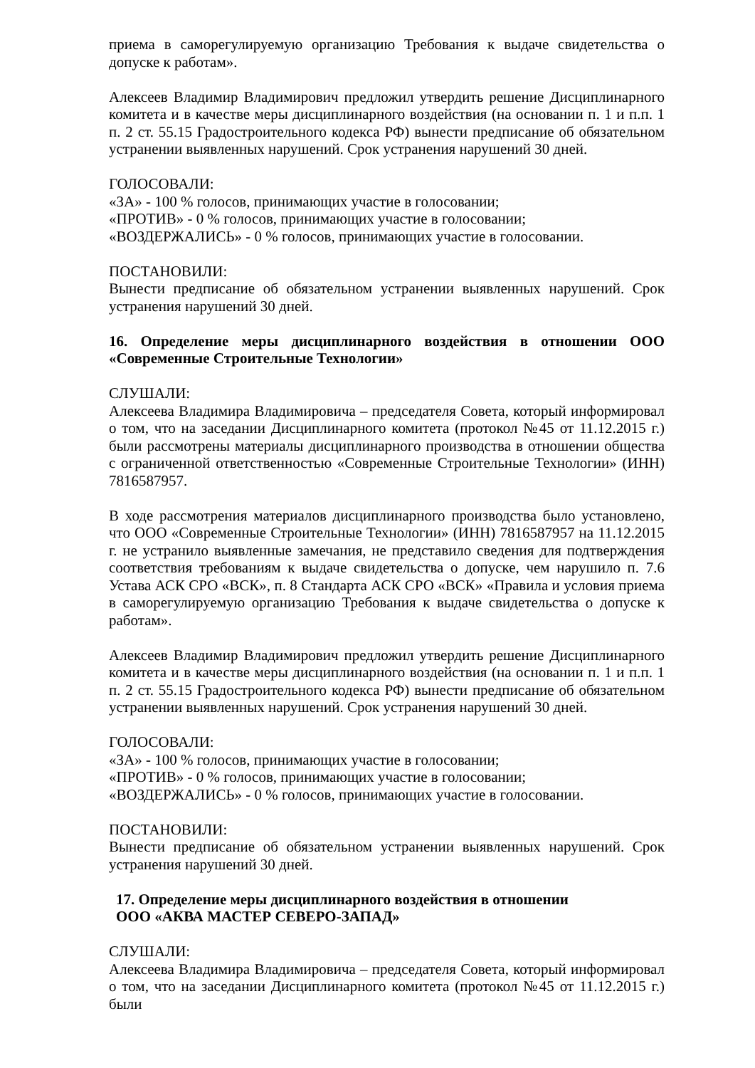приема в саморегулируемую организацию Требования к выдаче свидетельства о допуске к работам».
Алексеев Владимир Владимирович предложил утвердить решение Дисциплинарного комитета и в качестве меры дисциплинарного воздействия (на основании п. 1 и п.п. 1 п. 2 ст. 55.15 Градостроительного кодекса РФ) вынести предписание об обязательном устранении выявленных нарушений. Срок устранения нарушений 30 дней.
ГОЛОСОВАЛИ:
«ЗА» - 100 % голосов, принимающих участие в голосовании;
«ПРОТИВ» - 0 % голосов, принимающих участие в голосовании;
«ВОЗДЕРЖАЛИСЬ» - 0 % голосов, принимающих участие в голосовании.
ПОСТАНОВИЛИ:
Вынести предписание об обязательном устранении выявленных нарушений. Срок устранения нарушений 30 дней.
16. Определение меры дисциплинарного воздействия в отношении ООО «Современные Строительные Технологии»
СЛУШАЛИ:
Алексеева Владимира Владимировича – председателя Совета, который информировал о том, что на заседании Дисциплинарного комитета (протокол №45 от 11.12.2015 г.) были рассмотрены материалы дисциплинарного производства в отношении общества с ограниченной ответственностью «Современные Строительные Технологии» (ИНН) 7816587957.
В ходе рассмотрения материалов дисциплинарного производства было установлено, что ООО «Современные Строительные Технологии» (ИНН) 7816587957 на 11.12.2015 г. не устранило выявленные замечания, не представило сведения для подтверждения соответствия требованиям к выдаче свидетельства о допуске, чем нарушило п. 7.6 Устава АСК СРО «ВСК», п. 8 Стандарта АСК СРО «ВСК» «Правила и условия приема в саморегулируемую организацию Требования к выдаче свидетельства о допуске к работам».
Алексеев Владимир Владимирович предложил утвердить решение Дисциплинарного комитета и в качестве меры дисциплинарного воздействия (на основании п. 1 и п.п. 1 п. 2 ст. 55.15 Градостроительного кодекса РФ) вынести предписание об обязательном устранении выявленных нарушений. Срок устранения нарушений 30 дней.
ГОЛОСОВАЛИ:
«ЗА» - 100 % голосов, принимающих участие в голосовании;
«ПРОТИВ» - 0 % голосов, принимающих участие в голосовании;
«ВОЗДЕРЖАЛИСЬ» - 0 % голосов, принимающих участие в голосовании.
ПОСТАНОВИЛИ:
Вынести предписание об обязательном устранении выявленных нарушений. Срок устранения нарушений 30 дней.
17. Определение меры дисциплинарного воздействия в отношении
ООО «АКВА МАСТЕР СЕВЕРО-ЗАПАД»
СЛУШАЛИ:
Алексеева Владимира Владимировича – председателя Совета, который информировал о том, что на заседании Дисциплинарного комитета (протокол №45 от 11.12.2015 г.) были